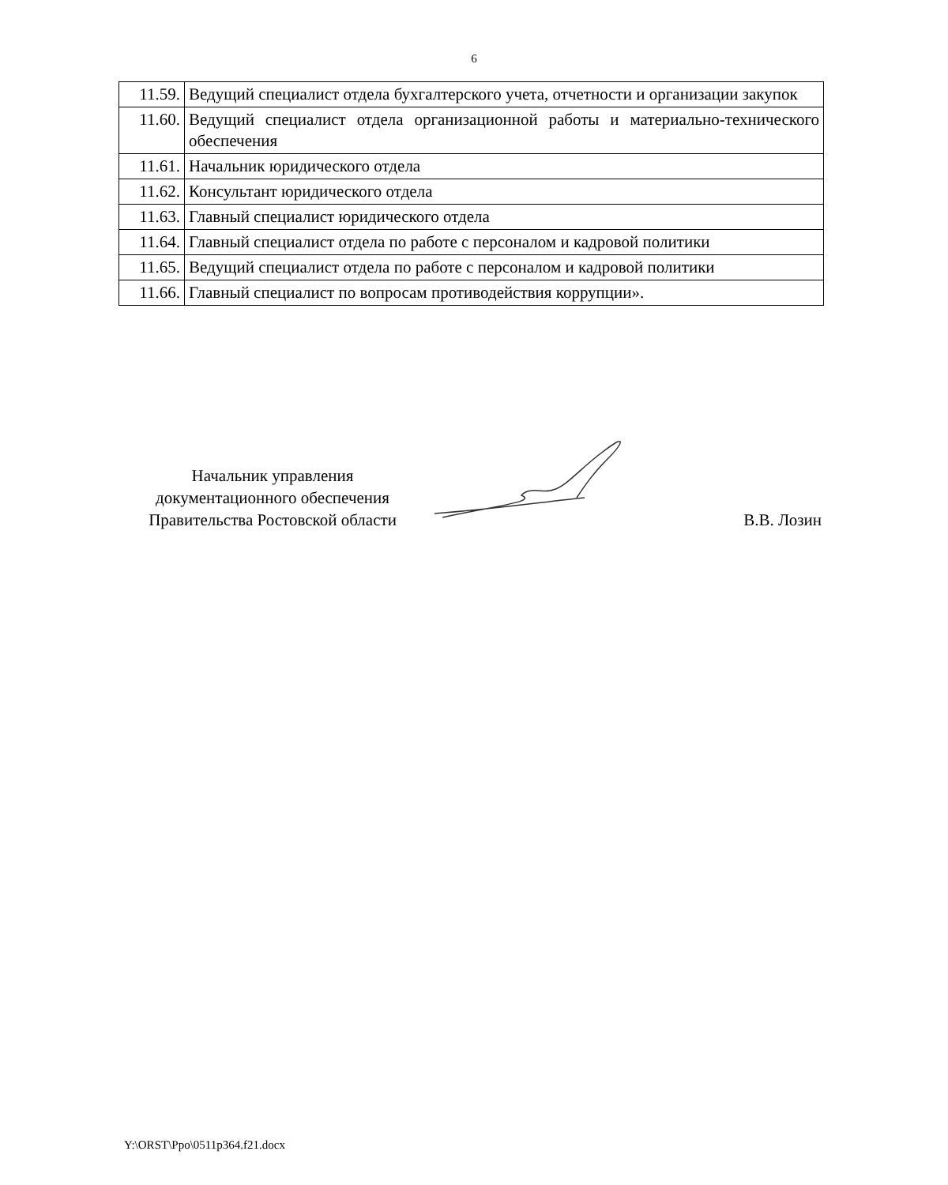6
| 11.59. | Ведущий специалист отдела бухгалтерского учета, отчетности и организации закупок |
| 11.60. | Ведущий специалист отдела организационной работы и материально-технического обеспечения |
| 11.61. | Начальник юридического отдела |
| 11.62. | Консультант юридического отдела |
| 11.63. | Главный специалист юридического отдела |
| 11.64. | Главный специалист отдела по работе с персоналом и кадровой политики |
| 11.65. | Ведущий специалист отдела по работе с персоналом и кадровой политики |
| 11.66. | Главный специалист по вопросам противодействия коррупции». |
Начальник управления
документационного обеспечения
Правительства Ростовской области
В.В. Лозин
Y:\ORST\Ppo\0511p364.f21.docx